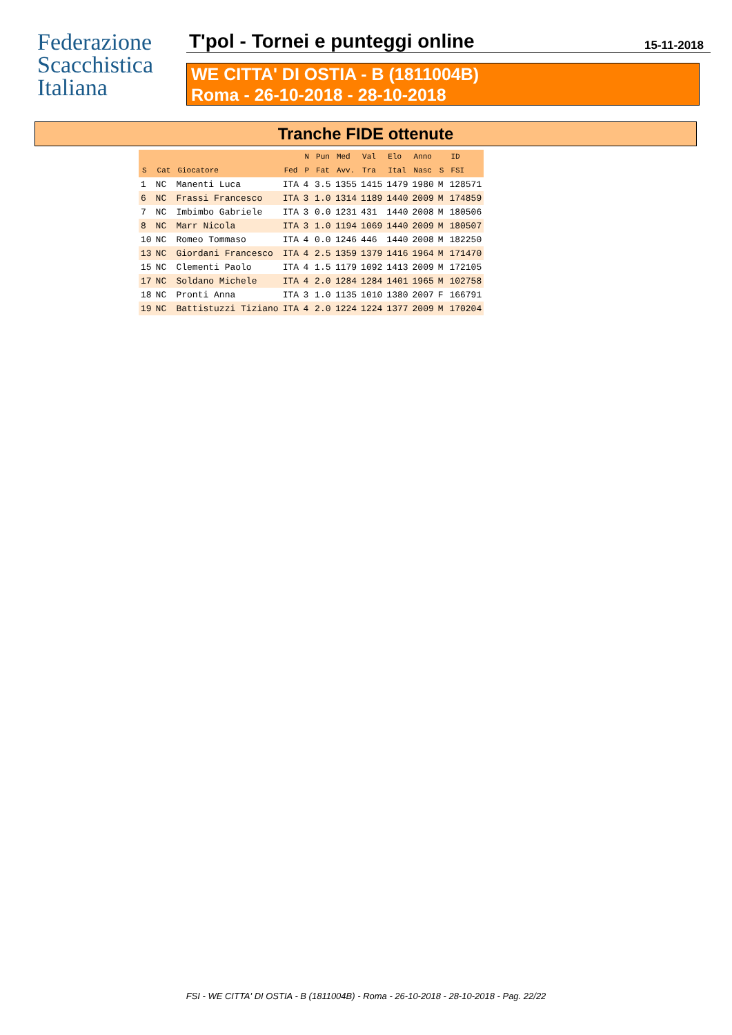Federazione
Scacchistica
Italiana
T'pol - Tornei e punteggi online 15-11-2018
WE CITTA' DI OSTIA - B (1811004B)
Roma - 26-10-2018 - 28-10-2018
Tranche FIDE ottenute
| | | | | N | Pun | Med | Val | Elo | Anno | | ID |
| --- | --- | --- | --- | --- | --- | --- | --- | --- | --- | --- | --- |
| S | Cat | Giocatore | Fed | P | Fat | Avv. | Tra | Ital | Nasc | S | FSI |
| 1 | NC | Manenti Luca | ITA | 4 | 3.5 | 1355 | 1415 | 1479 | 1980 | M | 128571 |
| 6 | NC | Frassi Francesco | ITA | 3 | 1.0 | 1314 | 1189 | 1440 | 2009 | M | 174859 |
| 7 | NC | Imbimbo Gabriele | ITA | 3 | 0.0 | 1231 | 431 | 1440 | 2008 | M | 180506 |
| 8 | NC | Marr Nicola | ITA | 3 | 1.0 | 1194 | 1069 | 1440 | 2009 | M | 180507 |
| 10 | NC | Romeo Tommaso | ITA | 4 | 0.0 | 1246 | 446 | 1440 | 2008 | M | 182250 |
| 13 | NC | Giordani Francesco | ITA | 4 | 2.5 | 1359 | 1379 | 1416 | 1964 | M | 171470 |
| 15 | NC | Clementi Paolo | ITA | 4 | 1.5 | 1179 | 1092 | 1413 | 2009 | M | 172105 |
| 17 | NC | Soldano Michele | ITA | 4 | 2.0 | 1284 | 1284 | 1401 | 1965 | M | 102758 |
| 18 | NC | Pronti Anna | ITA | 3 | 1.0 | 1135 | 1010 | 1380 | 2007 | F | 166791 |
| 19 | NC | Battistuzzi Tiziano | ITA | 4 | 2.0 | 1224 | 1224 | 1377 | 2009 | M | 170204 |
FSI - WE CITTA' DI OSTIA - B (1811004B) - Roma - 26-10-2018 - 28-10-2018 - Pag. 22/22